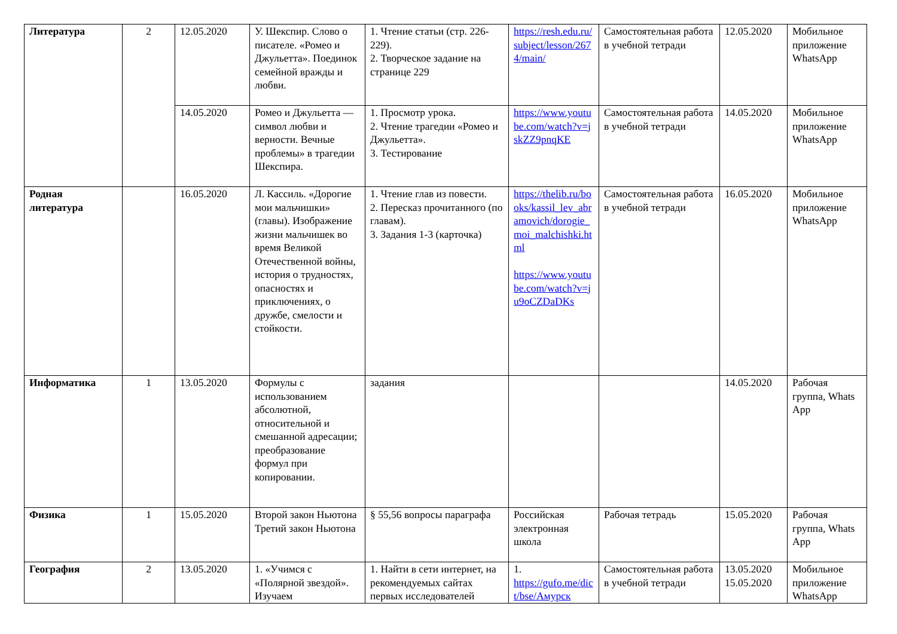| Литература | 2 | 12.05.2020 | У. Шекспир. Слово о писателе. «Ромео и Джульетта». Поединок семейной вражды и любви. | 1. Чтение статьи (стр. 226-229). 2. Творческое задание на странице 229 | https://resh.edu.ru/subject/lesson/2674/main/ | Самостоятельная работа в учебной тетради | 12.05.2020 | Мобильное приложение WhatsApp |
| | | 14.05.2020 | Ромео и Джульетта — символ любви и верности. Вечные проблемы» в трагедии Шекспира. | 1. Просмотр урока. 2. Чтение трагедии «Ромео и Джульетта». 3. Тестирование | https://www.youtube.com/watch?v=jskZZ9pnqKE | Самостоятельная работа в учебной тетради | 14.05.2020 | Мобильное приложение WhatsApp |
| Родная литература | | 16.05.2020 | Л. Кассиль. «Дорогие мои мальчишки» (главы). Изображение жизни мальчишек во время Великой Отечественной войны, история о трудностях, опасностях и приключениях, о дружбе, смелости и стойкости. | 1. Чтение глав из повести. 2. Пересказ прочитанного (по главам). 3. Задания 1-3 (карточка) | https://thelib.ru/books/kassil_lev_abramovich/dorogie_moi_malchishki.html https://www.youtube.com/watch?v=ju9oCZDaDKs | Самостоятельная работа в учебной тетради | 16.05.2020 | Мобильное приложение WhatsApp |
| Информатика | 1 | 13.05.2020 | Формулы с использованием абсолютной, относительной и смешанной адресации; преобразование формул при копировании. | задания | | | 14.05.2020 | Рабочая группа, Whats App |
| Физика | 1 | 15.05.2020 | Второй закон Ньютона Третий закон Ньютона | § 55,56 вопросы параграфа | Российская электронная школа | Рабочая тетрадь | 15.05.2020 | Рабочая группа, Whats App |
| География | 2 | 13.05.2020 | 1. «Учимся с «Полярной звездой». Изучаем | 1. Найти в сети интернет, на рекомендуемых сайтах первых исследователей | 1. https://gufo.me/dict/bse/Амурск | Самостоятельная работа в учебной тетради | 13.05.2020 15.05.2020 | Мобильное приложение WhatsApp |